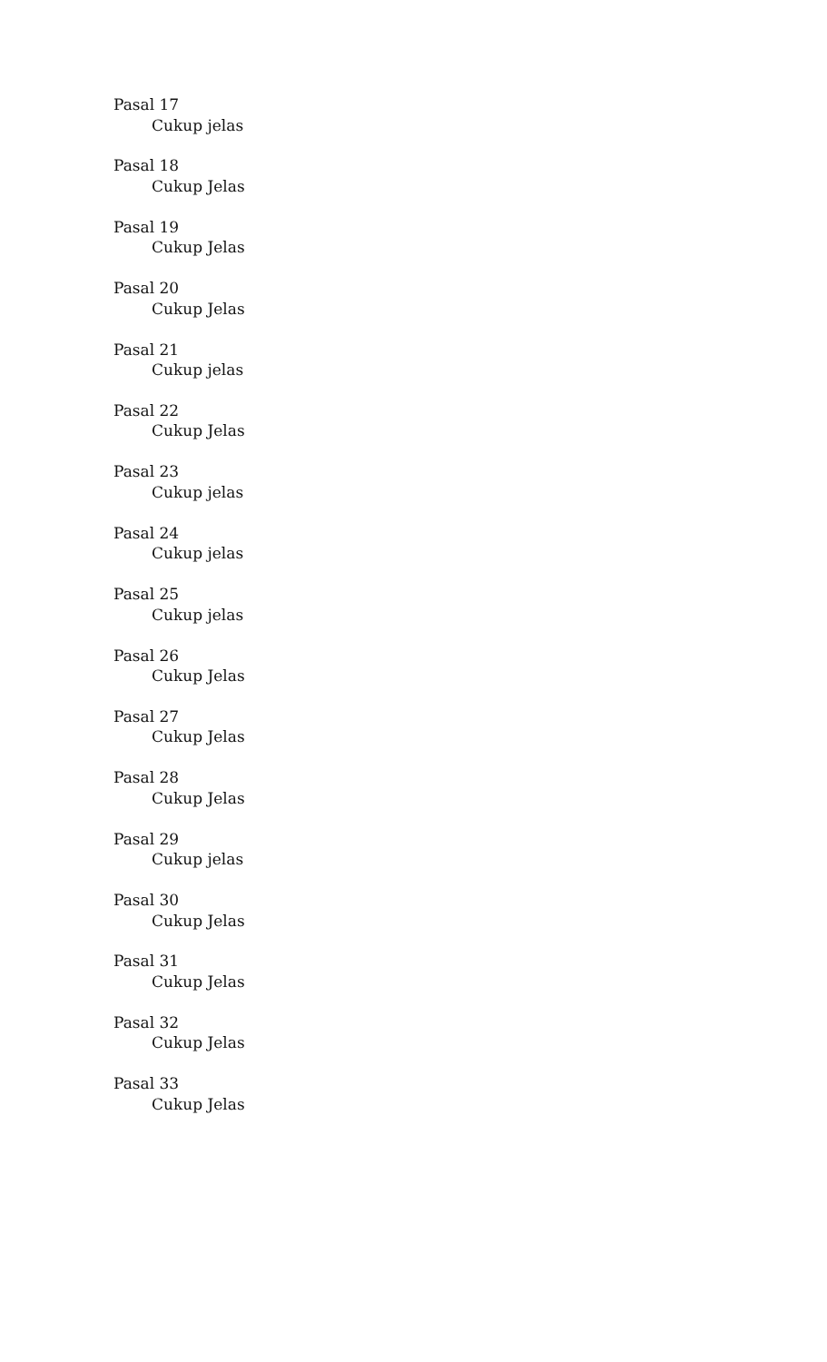Pasal 17
Cukup jelas
Pasal 18
Cukup Jelas
Pasal 19
Cukup Jelas
Pasal 20
Cukup Jelas
Pasal 21
Cukup jelas
Pasal 22
Cukup Jelas
Pasal 23
Cukup jelas
Pasal 24
Cukup jelas
Pasal 25
Cukup jelas
Pasal 26
Cukup Jelas
Pasal 27
Cukup Jelas
Pasal 28
Cukup Jelas
Pasal 29
Cukup jelas
Pasal 30
Cukup Jelas
Pasal 31
Cukup Jelas
Pasal 32
Cukup Jelas
Pasal 33
Cukup Jelas